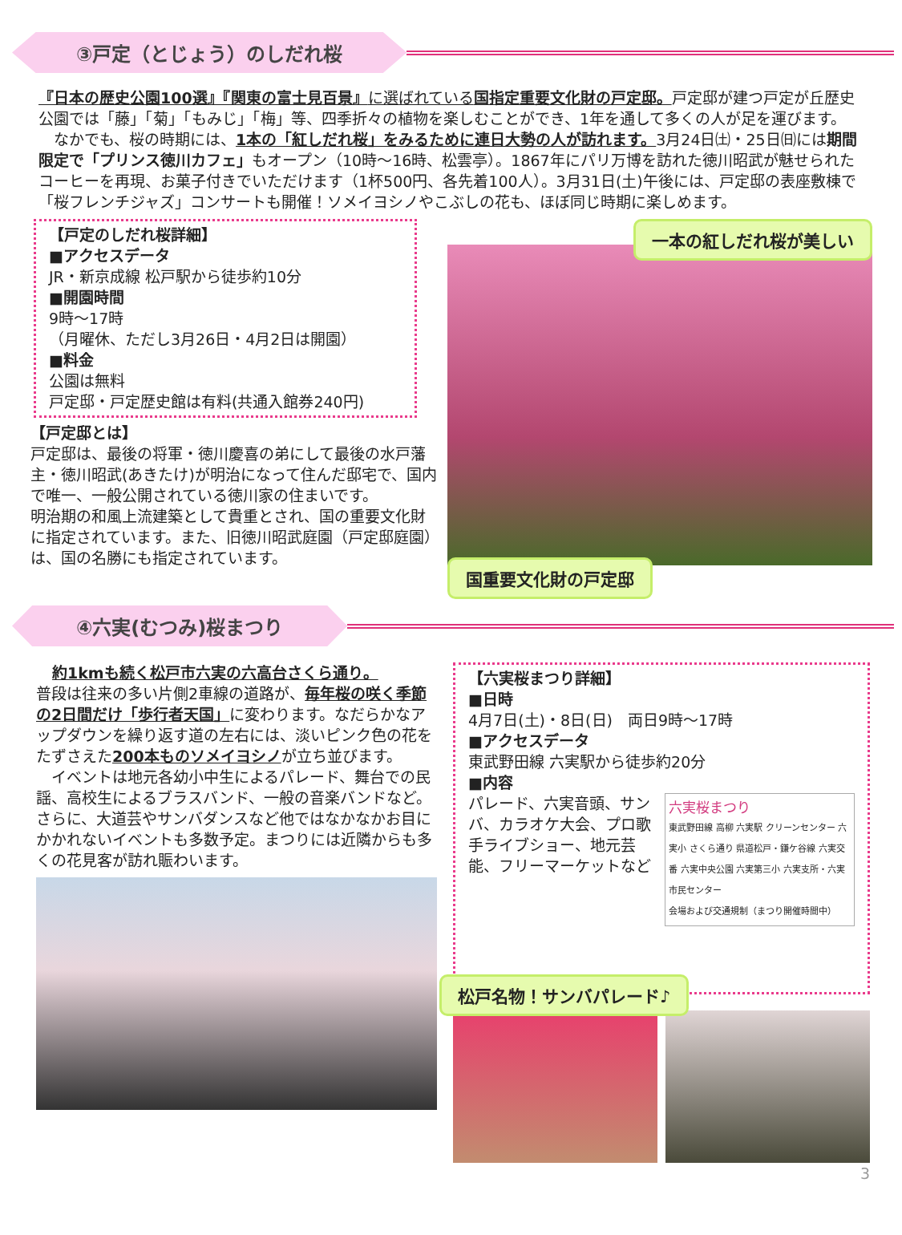③戸定（とじょう）のしだれ桜
『日本の歴史公園100選』『関東の富士見百景』に選ばれている国指定重要文化財の戸定邸。戸定邸が建つ戸定が丘歴史公園では「藤」「菊」「もみじ」「梅」等、四季折々の植物を楽しむことができ、1年を通して多くの人が足を運びます。
　なかでも、桜の時期には、1本の「紅しだれ桜」をみるために連日大勢の人が訪れます。3月24日㈯・25日㈰には期間限定で「プリンス徳川カフェ」もオープン（10時～16時、松雲亭）。1867年にパリ万博を訪れた徳川昭武が魅せられたコーヒーを再現、お菓子付きでいただけます（1杯500円、各先着100人）。3月31日(土)午後には、戸定邸の表座敷棟で「桜フレンチジャズ」コンサートも開催！ソメイヨシノやこぶしの花も、ほぼ同じ時期に楽しめます。
【戸定のしだれ桜詳細】
■アクセスデータ
JR・新京成線 松戸駅から徒歩約10分
■開園時間
9時～17時
（月曜休、ただし3月26日・4月2日は開園）
■料金
公園は無料
戸定邸・戸定歴史館は有料(共通入館券240円)
【戸定邸とは】
戸定邸は、最後の将軍・徳川慶喜の弟にして最後の水戸藩主・徳川昭武(あきたけ)が明治になって住んだ邸宅で、国内で唯一、一般公開されている徳川家の住まいです。
明治期の和風上流建築として貴重とされ、国の重要文化財に指定されています。また、旧徳川昭武庭園（戸定邸庭園）は、国の名勝にも指定されています。
一本の紅しだれ桜が美しい
国重要文化財の戸定邸
④六実(むつみ)桜まつり
約1kmも続く松戸市六実の六高台さくら通り。
普段は往来の多い片側2車線の道路が、毎年桜の咲く季節の2日間だけ「歩行者天国」に変わります。なだらかなアップダウンを繰り返す道の左右には、淡いピンク色の花をたずさえた200本ものソメイヨシノが立ち並びます。
　イベントは地元各幼小中生によるパレード、舞台での民謡、高校生によるブラスバンド、一般の音楽バンドなど。さらに、大道芸やサンバダンスなど他ではなかなかお目にかかれないイベントも多数予定。まつりには近隣からも多くの花見客が訪れ賑わいます。
【六実桜まつり詳細】
■日時
4月7日(土)・8日(日)　両日9時～17時
■アクセスデータ
東武野田線 六実駅から徒歩約20分
■内容
パレード、六実音頭、サンバ、カラオケ大会、プロ歌手ライブショー、地元芸能、フリーマーケットなど
六実桜まつり
東武野田線 高柳 六実駅 クリーンセンター 六実小 さくら通り 県道松戸・鎌ケ谷線 六実交番 六実中央公園 六実第三小 六実支所・六実市民センター
会場および交通規制（まつり開催時間中）
松戸名物！サンバパレード♪
3